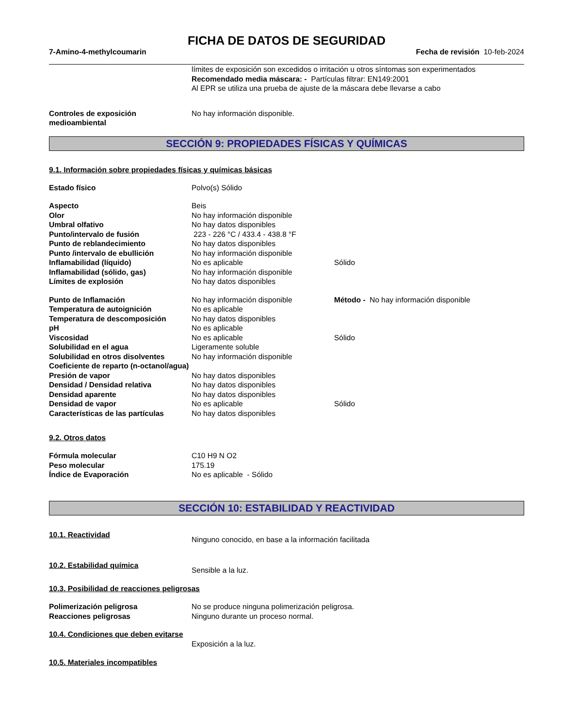FICHA DE DATOS DE SEGURIDAD
7-Amino-4-methylcoumarin Fecha de revisión 10-feb-2024
| | límites de exposición son excedidos o irritación u otros síntomas son experimentados Recomendado media máscara: - Partículas filtrar: EN149:2001 Al EPR se utiliza una prueba de ajuste de la máscara debe llevarse a cabo |
| Controles de exposición medioambiental | No hay información disponible. |
SECCIÓN 9: PROPIEDADES FÍSICAS Y QUÍMICAS
9.1. Información sobre propiedades físicas y químicas básicas
| Estado físico | Polvo(s) Sólido | |
| Aspecto | Beis | |
| Olor | No hay información disponible | |
| Umbral olfativo | No hay datos disponibles | |
| Punto/intervalo de fusión | 223 - 226 °C / 433.4 - 438.8 °F | |
| Punto de reblandecimiento | No hay datos disponibles | |
| Punto /intervalo de ebullición | No hay información disponible | |
| Inflamabilidad (líquido) | No es aplicable | Sólido |
| Inflamabilidad (sólido, gas) | No hay información disponible | |
| Límites de explosión | No hay datos disponibles | |
| Punto de Inflamación | No hay información disponible | Método - No hay información disponible |
| Temperatura de autoignición | No es aplicable | |
| Temperatura de descomposición | No hay datos disponibles | |
| pH | No es aplicable | |
| Viscosidad | No es aplicable | Sólido |
| Solubilidad en el agua | Ligeramente soluble | |
| Solubilidad en otros disolventes | No hay información disponible | |
| Coeficiente de reparto (n-octanol/agua) | | |
| Presión de vapor | No hay datos disponibles | |
| Densidad / Densidad relativa | No hay datos disponibles | |
| Densidad aparente | No hay datos disponibles | |
| Densidad de vapor | No es aplicable | Sólido |
| Características de las partículas | No hay datos disponibles | |
9.2. Otros datos
| Fórmula molecular | C10 H9 N O2 |
| Peso molecular | 175.19 |
| Índice de Evaporación | No es aplicable - Sólido |
SECCIÓN 10: ESTABILIDAD Y REACTIVIDAD
| 10.1. Reactividad | Ninguno conocido, en base a la información facilitada |
| 10.2. Estabilidad química | Sensible a la luz. |
| 10.3. Posibilidad de reacciones peligrosas | |
| Polimerización peligrosa | No se produce ninguna polimerización peligrosa. |
| Reacciones peligrosas | Ninguno durante un proceso normal. |
| 10.4. Condiciones que deben evitarse | Exposición a la luz. |
| 10.5. Materiales incompatibles | |